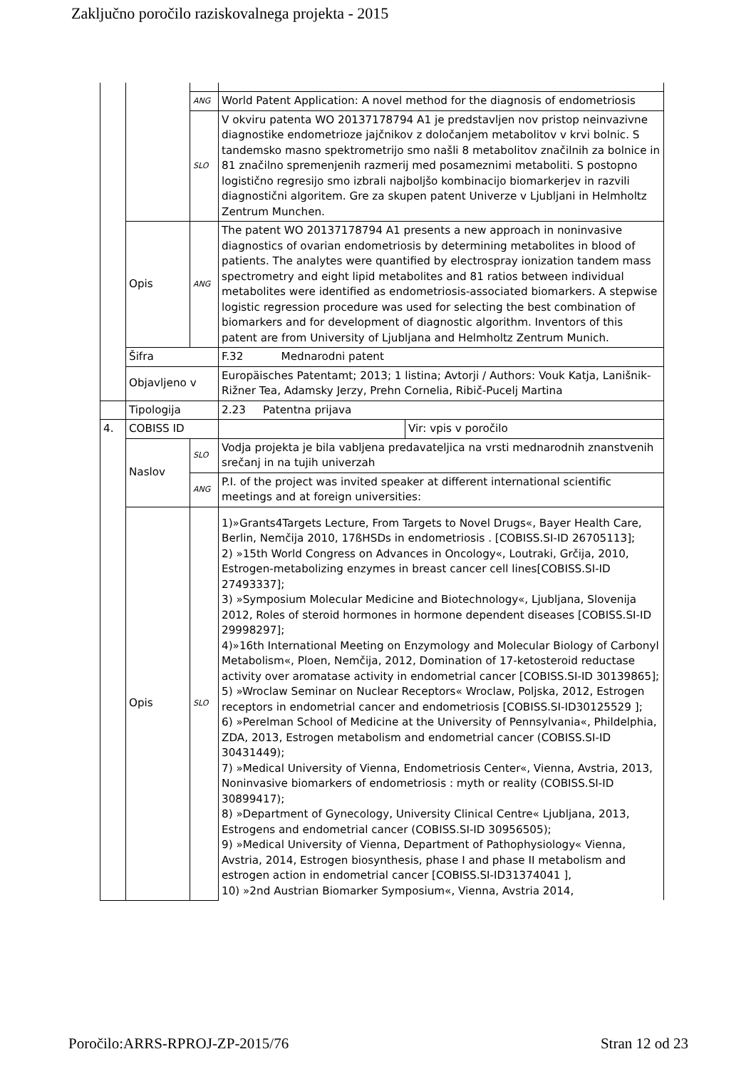Zaključno poročilo raziskovalnega projekta - 2015
| | | ANG | World Patent Application: A novel method for the diagnosis of endometriosis | |
| | | SLO | V okviru patenta WO 20137178794 A1 je predstavljen nov pristop neinvazivne diagnostike endometrioze jajčnikov z določanjem metabolitov v krvi bolnic. S tandemsko masno spektrometrijo smo našli 8 metabolitov značilnih za bolnice in 81 značilno spremenjenih razmerij med posameznimi metaboliti. S postopno logistično regresijo smo izbrali najboljšo kombinacijo biomarkerjev in razvili diagnostični algoritem. Gre za skupen patent Univerze v Ljubljani in Helmholtz Zentrum Munchen. | |
| | Opis | ANG | The patent WO 20137178794 A1 presents a new approach in noninvasive diagnostics of ovarian endometriosis by determining metabolites in blood of patients. The analytes were quantified by electrospray ionization tandem mass spectrometry and eight lipid metabolites and 81 ratios between individual metabolites were identified as endometriosis-associated biomarkers. A stepwise logistic regression procedure was used for selecting the best combination of biomarkers and for development of diagnostic algorithm. Inventors of this patent are from University of Ljubljana and Helmholtz Zentrum Munich. | |
| | Šifra | | F.32 Mednarodni patent | |
| | Objavljeno v | | Europäisches Patentamt; 2013; 1 listina; Avtorji / Authors: Vouk Katja, Lanišnik-Rižner Tea, Adamsky Jerzy, Prehn Cornelia, Ribič-Pucelj Martina | |
| | Tipologija | | 2.23 Patentna prijava | |
| 4. | COBISS ID | | | Vir: vpis v poročilo |
| | Naslov | SLO | Vodja projekta je bila vabljena predavateljica na vrsti mednarodnih znanstvenih srečanj in na tujih univerzah | |
| | | ANG | P.I. of the project was invited speaker at different international scientific meetings and at foreign universities: | |
| | Opis | SLO | 1)»Grants4Targets Lecture, From Targets to Novel Drugs«, Bayer Health Care, Berlin, Nemčija 2010, 17ßHSDs in endometriosis . [COBISS.SI-ID 26705113]; 2) »15th World Congress on Advances in Oncology«, Loutraki, Grčija, 2010, Estrogen-metabolizing enzymes in breast cancer cell lines[COBISS.SI-ID 27493337]; 3) »Symposium Molecular Medicine and Biotechnology«, Ljubljana, Slovenija 2012, Roles of steroid hormones in hormone dependent diseases [COBISS.SI-ID 29998297]; 4)»16th International Meeting on Enzymology and Molecular Biology of Carbonyl Metabolism«, Ploen, Nemčija, 2012, Domination of 17-ketosteroid reductase activity over aromatase activity in endometrial cancer [COBISS.SI-ID 30139865]; 5) »Wroclaw Seminar on Nuclear Receptors« Wroclaw, Poljska, 2012, Estrogen receptors in endometrial cancer and endometriosis [COBISS.SI-ID30125529 ]; 6) »Perelman School of Medicine at the University of Pennsylvania«, Phildelphia, ZDA, 2013, Estrogen metabolism and endometrial cancer (COBISS.SI-ID 30431449); 7) »Medical University of Vienna, Endometriosis Center«, Vienna, Avstria, 2013, Noninvasive biomarkers of endometriosis : myth or reality (COBISS.SI-ID 30899417); 8) »Department of Gynecology, University Clinical Centre« Ljubljana, 2013, Estrogens and endometrial cancer (COBISS.SI-ID 30956505); 9) »Medical University of Vienna, Department of Pathophysiology« Vienna, Avstria, 2014, Estrogen biosynthesis, phase I and phase II metabolism and estrogen action in endometrial cancer [COBISS.SI-ID31374041 ], 10) »2nd Austrian Biomarker Symposium«, Vienna, Avstria 2014, | |
Poročilo:ARRS-RPROJ-ZP-2015/76 Stran 12 od 23